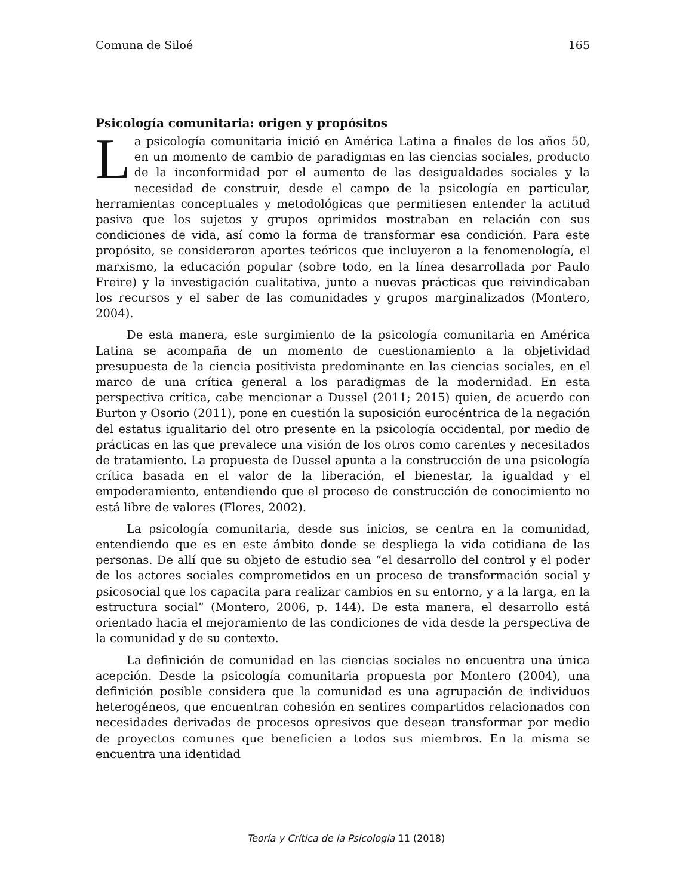Comuna de Siloé 165
Psicología comunitaria: origen y propósitos
La psicología comunitaria inició en América Latina a finales de los años 50, en un momento de cambio de paradigmas en las ciencias sociales, producto de la inconformidad por el aumento de las desigualdades sociales y la necesidad de construir, desde el campo de la psicología en particular, herramientas conceptuales y metodológicas que permitiesen entender la actitud pasiva que los sujetos y grupos oprimidos mostraban en relación con sus condiciones de vida, así como la forma de transformar esa condición. Para este propósito, se consideraron aportes teóricos que incluyeron a la fenomenología, el marxismo, la educación popular (sobre todo, en la línea desarrollada por Paulo Freire) y la investigación cualitativa, junto a nuevas prácticas que reivindicaban los recursos y el saber de las comunidades y grupos marginalizados (Montero, 2004).
De esta manera, este surgimiento de la psicología comunitaria en América Latina se acompaña de un momento de cuestionamiento a la objetividad presupuesta de la ciencia positivista predominante en las ciencias sociales, en el marco de una crítica general a los paradigmas de la modernidad. En esta perspectiva crítica, cabe mencionar a Dussel (2011; 2015) quien, de acuerdo con Burton y Osorio (2011), pone en cuestión la suposición eurocéntrica de la negación del estatus igualitario del otro presente en la psicología occidental, por medio de prácticas en las que prevalece una visión de los otros como carentes y necesitados de tratamiento. La propuesta de Dussel apunta a la construcción de una psicología crítica basada en el valor de la liberación, el bienestar, la igualdad y el empoderamiento, entendiendo que el proceso de construcción de conocimiento no está libre de valores (Flores, 2002).
La psicología comunitaria, desde sus inicios, se centra en la comunidad, entendiendo que es en este ámbito donde se despliega la vida cotidiana de las personas. De allí que su objeto de estudio sea “el desarrollo del control y el poder de los actores sociales comprometidos en un proceso de transformación social y psicosocial que los capacita para realizar cambios en su entorno, y a la larga, en la estructura social” (Montero, 2006, p. 144). De esta manera, el desarrollo está orientado hacia el mejoramiento de las condiciones de vida desde la perspectiva de la comunidad y de su contexto.
La definición de comunidad en las ciencias sociales no encuentra una única acepción. Desde la psicología comunitaria propuesta por Montero (2004), una definición posible considera que la comunidad es una agrupación de individuos heterogéneos, que encuentran cohesión en sentires compartidos relacionados con necesidades derivadas de procesos opresivos que desean transformar por medio de proyectos comunes que beneficien a todos sus miembros. En la misma se encuentra una identidad
Teoría y Crítica de la Psicología 11 (2018)